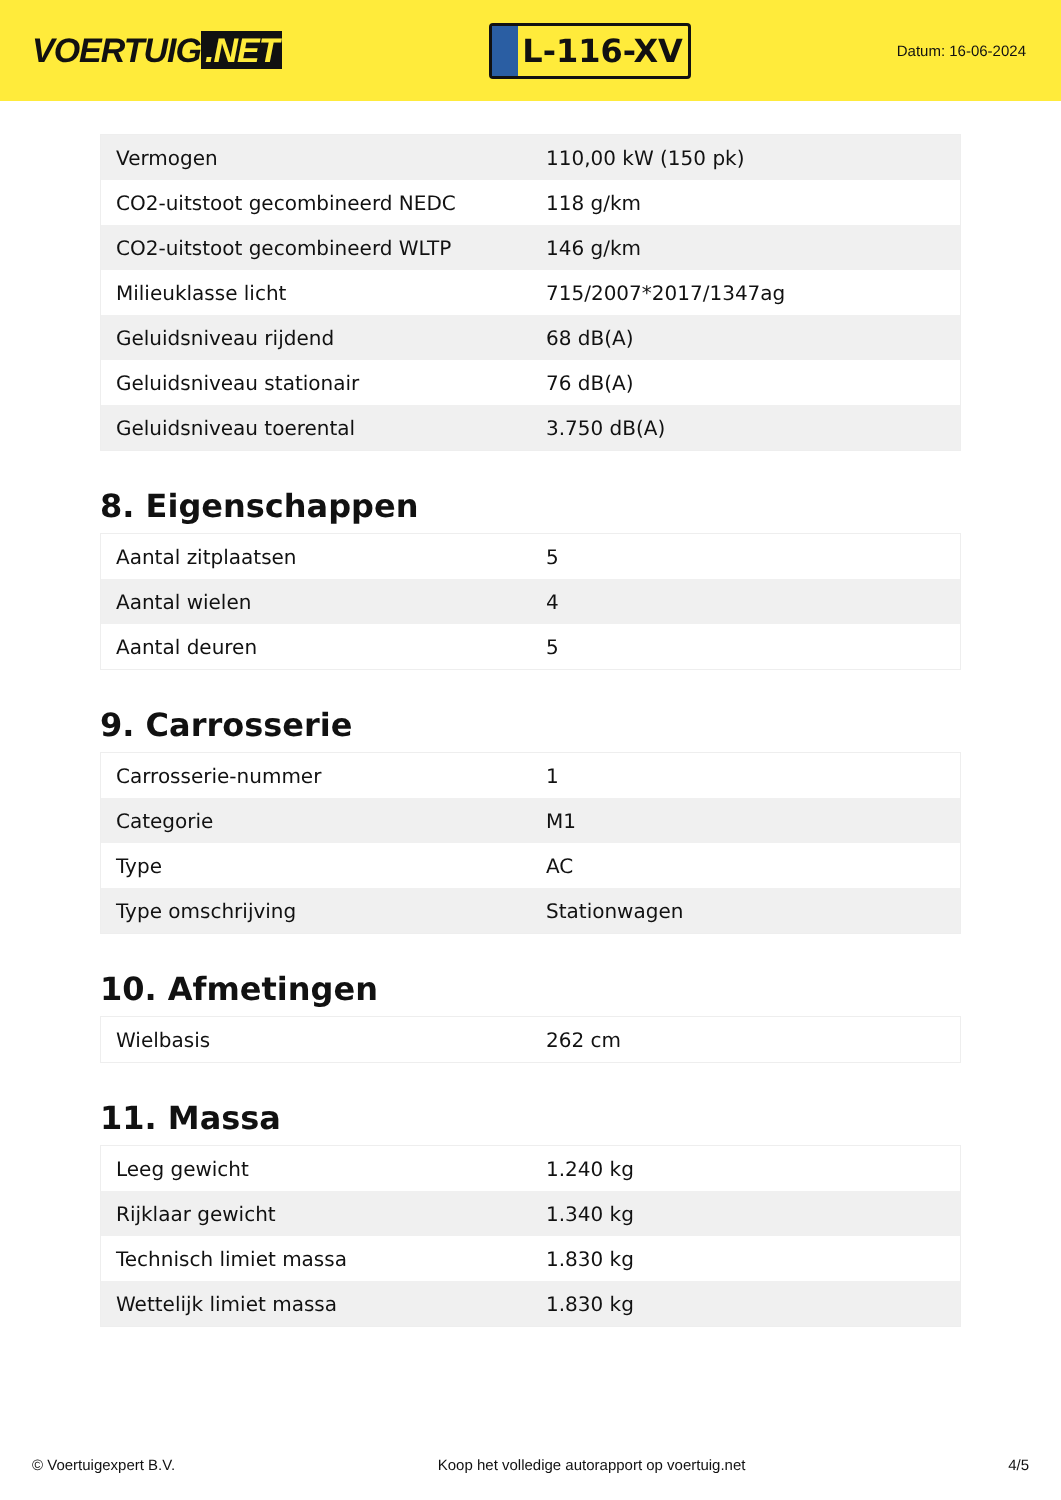VOERTUIG.NET
L-116-XV
Datum: 16-06-2024
| Vermogen | 110,00 kW (150 pk) |
| CO2-uitstoot gecombineerd NEDC | 118 g/km |
| CO2-uitstoot gecombineerd WLTP | 146 g/km |
| Milieuklasse licht | 715/2007*2017/1347ag |
| Geluidsniveau rijdend | 68 dB(A) |
| Geluidsniveau stationair | 76 dB(A) |
| Geluidsniveau toerental | 3.750 dB(A) |
8. Eigenschappen
| Aantal zitplaatsen | 5 |
| Aantal wielen | 4 |
| Aantal deuren | 5 |
9. Carrosserie
| Carrosserie-nummer | 1 |
| Categorie | M1 |
| Type | AC |
| Type omschrijving | Stationwagen |
10. Afmetingen
| Wielbasis | 262 cm |
11. Massa
| Leeg gewicht | 1.240 kg |
| Rijklaar gewicht | 1.340 kg |
| Technisch limiet massa | 1.830 kg |
| Wettelijk limiet massa | 1.830 kg |
© Voertuigexpert B.V. Koop het volledige autorapport op voertuig.net 4/5